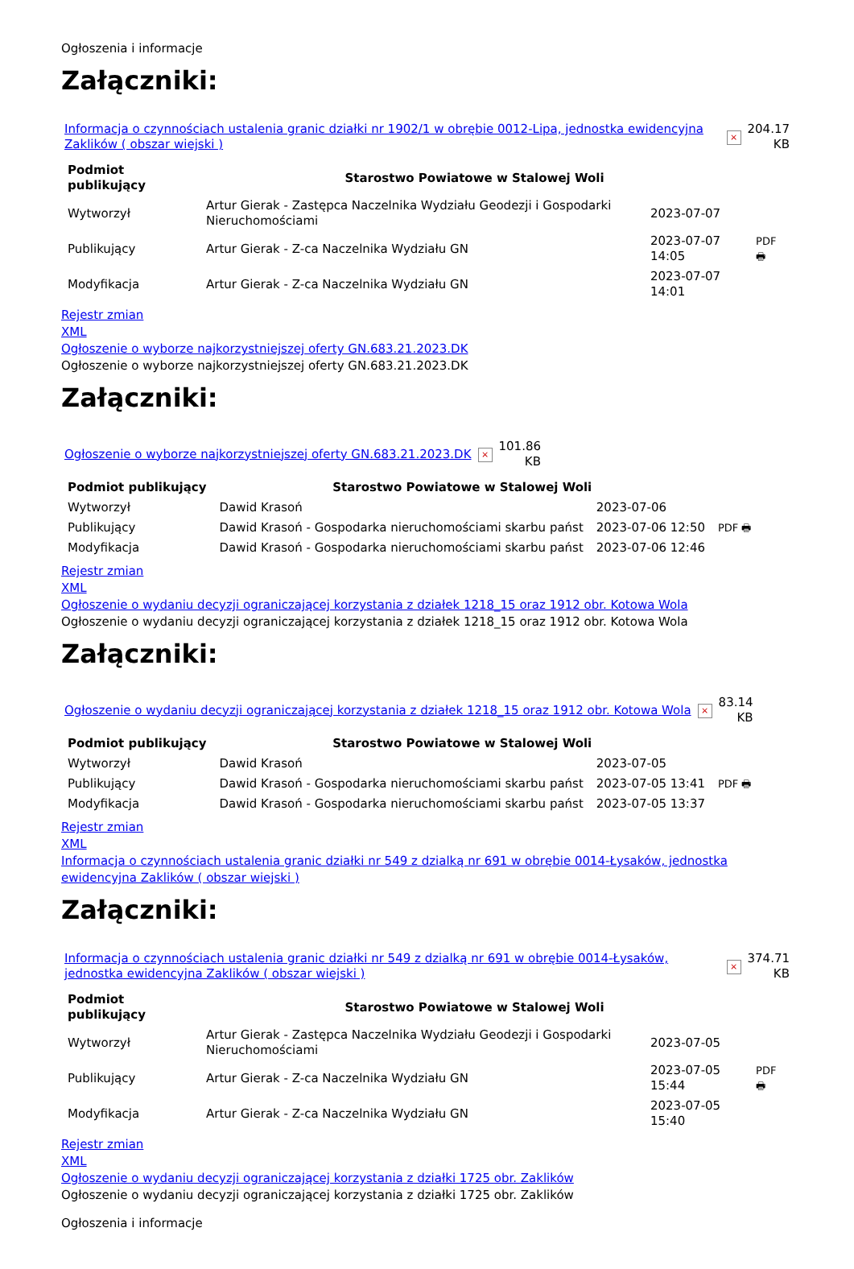Ogłoszenia i informacje
Załączniki:
| Informacja o czynnościach ustalenia granic działki nr 1902/1 w obrębie 0012-Lipa, jednostka ewidencyjna Zaklików ( obszar wiejski ) | × | 204.17 KB |
| Podmiot publikujący | Starostwo Powiatowe w Stalowej Woli | | |
| Wytworzył | Artur Gierak - Zastępca Naczelnika Wydziału Geodezji i Gospodarki Nieruchomościami | 2023-07-07 | PDF 🖶 |
| Publikujący | Artur Gierak - Z-ca Naczelnika Wydziału GN | 2023-07-07 14:05 | |
| Modyfikacja | Artur Gierak - Z-ca Naczelnika Wydziału GN | 2023-07-07 14:01 | |
Rejestr zmian
XML
Ogłoszenie o wyborze najkorzystniejszej oferty GN.683.21.2023.DK
Ogłoszenie o wyborze najkorzystniejszej oferty GN.683.21.2023.DK
Załączniki:
| Ogłoszenie o wyborze najkorzystniejszej oferty GN.683.21.2023.DK | × | 101.86 KB |
| Podmiot publikujący | Starostwo Powiatowe w Stalowej Woli | | |
| Wytworzył | Dawid Krasoń | 2023-07-06 | PDF 🖶 |
| Publikujący | Dawid Krasoń - Gospodarka nieruchomościami skarbu państ | 2023-07-06 12:50 | |
| Modyfikacja | Dawid Krasoń - Gospodarka nieruchomościami skarbu państ | 2023-07-06 12:46 | |
Rejestr zmian
XML
Ogłoszenie o wydaniu decyzji ograniczającej korzystania z działek 1218_15 oraz 1912 obr. Kotowa Wola
Ogłoszenie o wydaniu decyzji ograniczającej korzystania z działek 1218_15 oraz 1912 obr. Kotowa Wola
Załączniki:
| Ogłoszenie o wydaniu decyzji ograniczającej korzystania z działek 1218_15 oraz 1912 obr. Kotowa Wola | × | 83.14 KB |
| Podmiot publikujący | Starostwo Powiatowe w Stalowej Woli | | |
| Wytworzył | Dawid Krasoń | 2023-07-05 | PDF 🖶 |
| Publikujący | Dawid Krasoń - Gospodarka nieruchomościami skarbu państ | 2023-07-05 13:41 | |
| Modyfikacja | Dawid Krasoń - Gospodarka nieruchomościami skarbu państ | 2023-07-05 13:37 | |
Rejestr zmian
XML
Informacja o czynnościach ustalenia granic działki nr 549 z dzialką nr 691 w obrębie 0014-Łysaków, jednostka ewidencyjna Zaklików ( obszar wiejski )
Załączniki:
| Informacja o czynnościach ustalenia granic działki nr 549 z dzialką nr 691 w obrębie 0014-Łysaków, jednostka ewidencyjna Zaklików ( obszar wiejski ) | × | 374.71 KB |
| Podmiot publikujący | Starostwo Powiatowe w Stalowej Woli | | |
| Wytworzył | Artur Gierak - Zastępca Naczelnika Wydziału Geodezji i Gospodarki Nieruchomościami | 2023-07-05 | PDF 🖶 |
| Publikujący | Artur Gierak - Z-ca Naczelnika Wydziału GN | 2023-07-05 15:44 | |
| Modyfikacja | Artur Gierak - Z-ca Naczelnika Wydziału GN | 2023-07-05 15:40 | |
Rejestr zmian
XML
Ogłoszenie o wydaniu decyzji ograniczającej korzystania z działki 1725 obr. Zaklików
Ogłoszenie o wydaniu decyzji ograniczającej korzystania z działki 1725 obr. Zaklików
Ogłoszenia i informacje